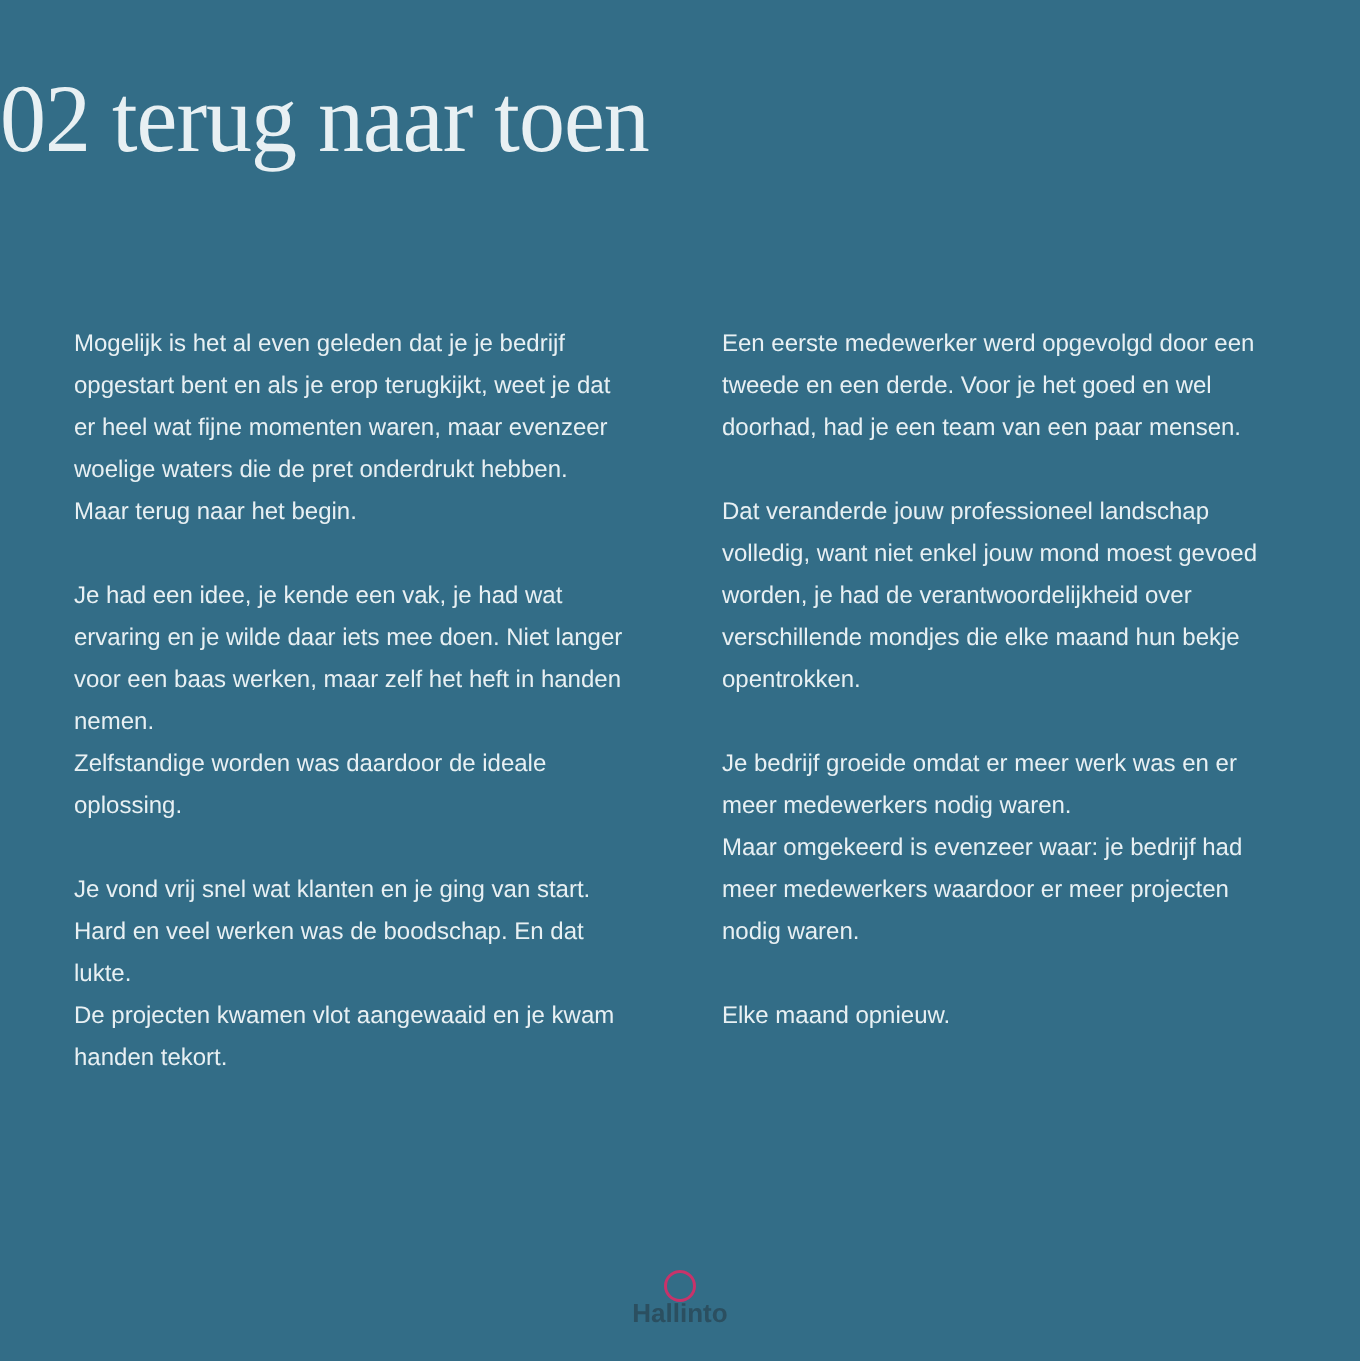02 terug naar toen
Mogelijk is het al even geleden dat je je bedrijf opgestart bent en als je erop terugkijkt, weet je dat er heel wat fijne momenten waren, maar evenzeer woelige waters die de pret onderdrukt hebben.
Maar terug naar het begin.
Je had een idee, je kende een vak, je had wat ervaring en je wilde daar iets mee doen. Niet langer voor een baas werken, maar zelf het heft in handen nemen.
Zelfstandige worden was daardoor de ideale oplossing.
Je vond vrij snel wat klanten en je ging van start. Hard en veel werken was de boodschap. En dat lukte.
De projecten kwamen vlot aangewaaid en je kwam handen tekort.
Een eerste medewerker werd opgevolgd door een tweede en een derde. Voor je het goed en wel doorhad, had je een team van een paar mensen.
Dat veranderde jouw professioneel landschap volledig, want niet enkel jouw mond moest gevoed worden, je had de verantwoordelijkheid over verschillende mondjes die elke maand hun bekje opentrokken.
Je bedrijf groeide omdat er meer werk was en er meer medewerkers nodig waren.
Maar omgekeerd is evenzeer waar: je bedrijf had meer medewerkers waardoor er meer projecten nodig waren.
Elke maand opnieuw.
Hallinto